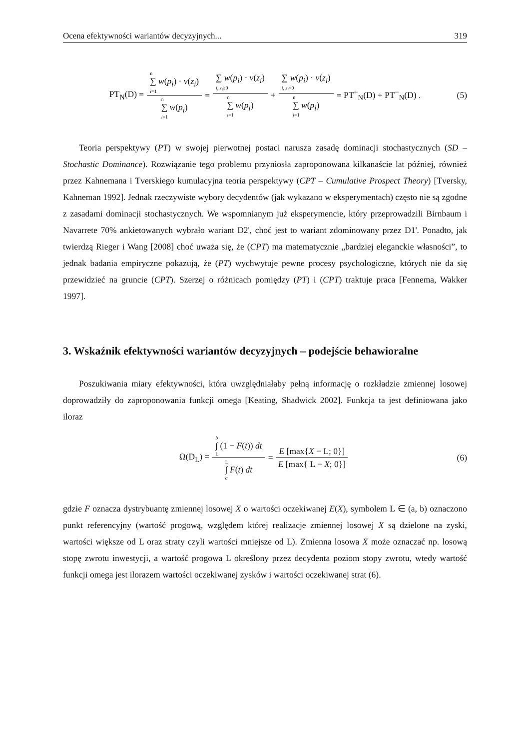Ocena efektywności wariantów decyzyjnych... 319
PT<sub>N</sub>(D) = n ∑ w(p<sub>i</sub>) · v(z<sub>i</sub>) i=1 n ∑ w(p<sub>i</sub>) i=1 = ∑ w(p<sub>i</sub>) · v(z<sub>i</sub>) i, z<sub>i</sub>≥0 n ∑ w(p<sub>i</sub>) i=1 + ∑ w(p<sub>i</sub>) · v(z<sub>i</sub>) i, z<sub>i</sub><0 n ∑ w(p<sub>i</sub>) i=1 = PT<sup>+</sup><sub>N</sub>(D) + PT<sup>−</sup><sub>N</sub>(D) . (5)
Teoria perspektywy (PT) w swojej pierwotnej postaci narusza zasadę dominacji stochastycznych (SD – Stochastic Dominance). Rozwiązanie tego problemu przyniosła zaproponowana kilkanaście lat później, również przez Kahnemana i Tverskiego kumulacyjna teoria perspektywy (CPT – Cumulative Prospect Theory) [Tversky, Kahneman 1992]. Jednak rzeczywiste wybory decydentów (jak wykazano w eksperymentach) często nie są zgodne z zasadami dominacji stochastycznych. We wspomnianym już eksperymencie, który przeprowadzili Birnbaum i Navarrete 70% ankietowanych wybrało wariant D2', choć jest to wariant zdominowany przez D1'. Ponadto, jak twierdzą Rieger i Wang [2008] choć uważa się, że (CPT) ma matematycznie „bardziej eleganckie własności”, to jednak badania empiryczne pokazują, że (PT) wychwytuje pewne procesy psychologiczne, których nie da się przewidzieć na gruncie (CPT). Szerzej o różnicach pomiędzy (PT) i (CPT) traktuje praca [Fennema, Wakker 1997].
3. Wskaźnik efektywności wariantów decyzyjnych – podejście behawioralne
Poszukiwania miary efektywności, która uwzględniałaby pełną informację o rozkładzie zmiennej losowej doprowadziły do zaproponowania funkcji omega [Keating, Shadwick 2002]. Funkcja ta jest definiowana jako iloraz
Ω(D<sub>L</sub>) = b ∫ (1 − F(t)) dt L L ∫ F(t) dt a = E [max{X − L; 0}] E [max{ L − X; 0}] (6)
gdzie F oznacza dystrybuantę zmiennej losowej X o wartości oczekiwanej E(X), symbolem L ∈ (a, b) oznaczono punkt referencyjny (wartość progową, względem której realizacje zmiennej losowej X są dzielone na zyski, wartości większe od L oraz straty czyli wartości mniejsze od L). Zmienna losowa X może oznaczać np. losową stopę zwrotu inwestycji, a wartość progowa L określony przez decydenta poziom stopy zwrotu, wtedy wartość funkcji omega jest ilorazem wartości oczekiwanej zysków i wartości oczekiwanej strat (6).